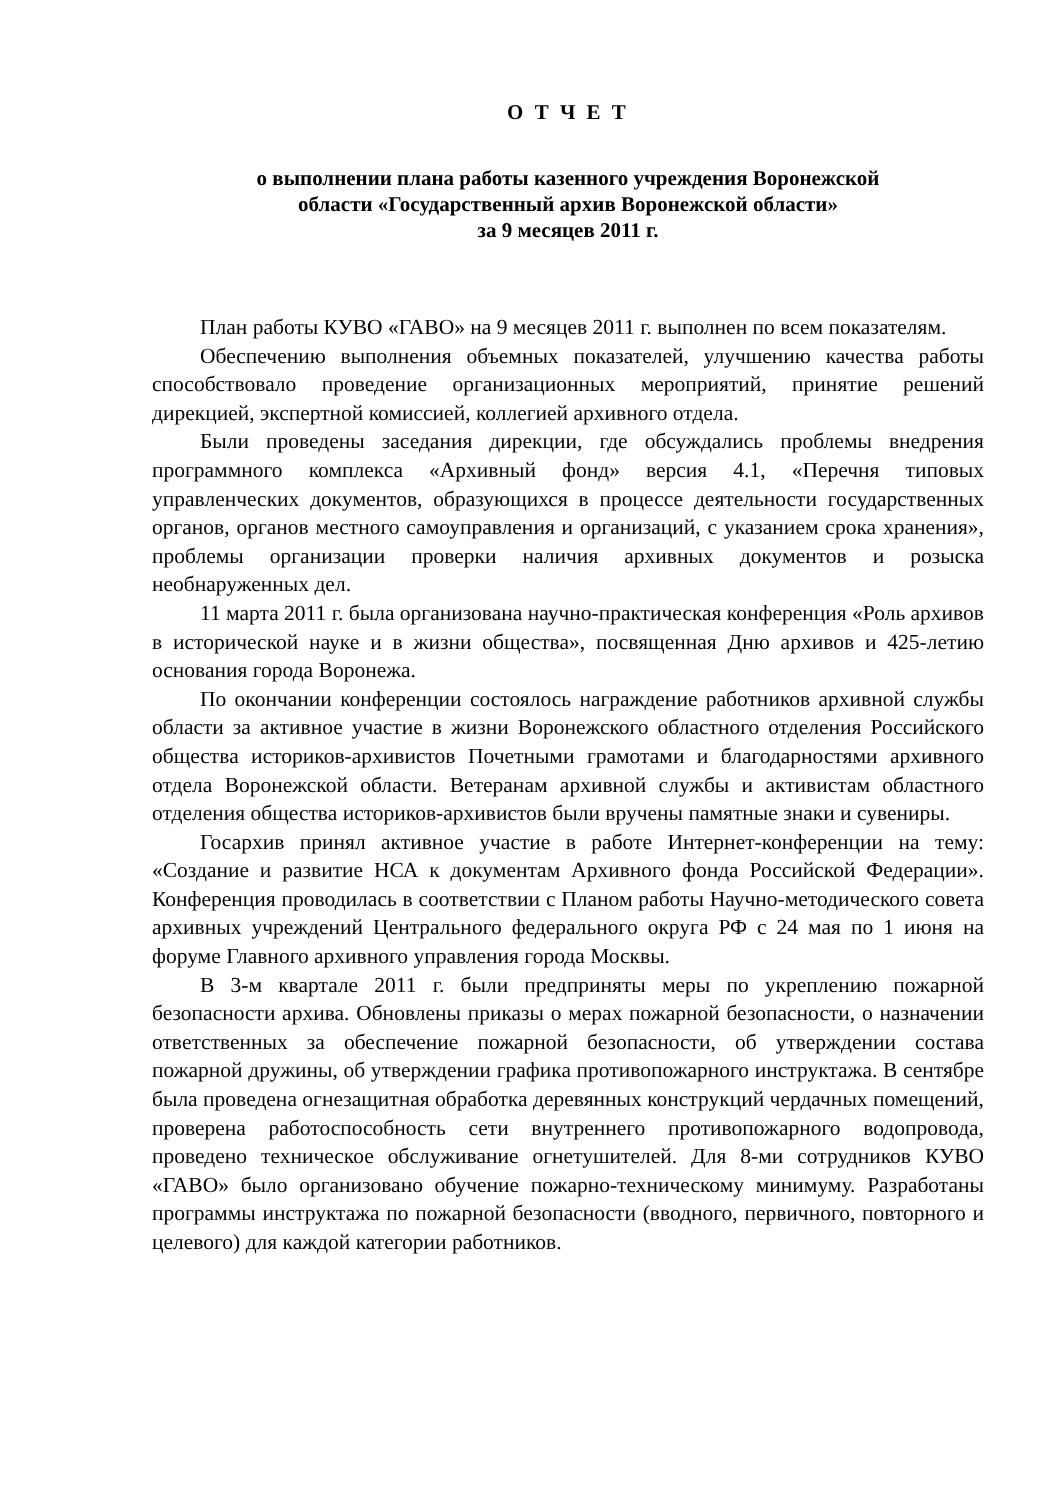О Т Ч Е Т
о выполнении плана работы казенного учреждения Воронежской
области «Государственный архив Воронежской области»
за 9 месяцев 2011 г.
План работы КУВО «ГАВО» на 9 месяцев 2011 г. выполнен по всем показателям.
Обеспечению выполнения объемных показателей, улучшению качества работы способствовало проведение организационных мероприятий, принятие решений дирекцией, экспертной комиссией, коллегией архивного отдела.
Были проведены заседания дирекции, где обсуждались проблемы внедрения программного комплекса «Архивный фонд» версия 4.1, «Перечня типовых управленческих документов, образующихся в процессе деятельности государственных органов, органов местного самоуправления и организаций, с указанием срока хранения», проблемы организации проверки наличия архивных документов и розыска необнаруженных дел.
11 марта 2011 г. была организована научно-практическая конференция «Роль архивов в исторической науке и в жизни общества», посвященная Дню архивов и 425-летию основания города Воронежа.
По окончании конференции состоялось награждение работников архивной службы области за активное участие в жизни Воронежского областного отделения Российского общества историков-архивистов Почетными грамотами и благодарностями архивного отдела Воронежской области. Ветеранам архивной службы и активистам областного отделения общества историков-архивистов были вручены памятные знаки и сувениры.
Госархив принял активное участие в работе Интернет-конференции на тему: «Создание и развитие НСА к документам Архивного фонда Российской Федерации». Конференция проводилась в соответствии с Планом работы Научно-методического совета архивных учреждений Центрального федерального округа РФ с 24 мая по 1 июня на форуме Главного архивного управления города Москвы.
В 3-м квартале 2011 г. были предприняты меры по укреплению пожарной безопасности архива. Обновлены приказы о мерах пожарной безопасности, о назначении ответственных за обеспечение пожарной безопасности, об утверждении состава пожарной дружины, об утверждении графика противопожарного инструктажа. В сентябре была проведена огнезащитная обработка деревянных конструкций чердачных помещений, проверена работоспособность сети внутреннего противопожарного водопровода, проведено техническое обслуживание огнетушителей. Для 8-ми сотрудников КУВО «ГАВО» было организовано обучение пожарно-техническому минимуму. Разработаны программы инструктажа по пожарной безопасности (вводного, первичного, повторного и целевого) для каждой категории работников.